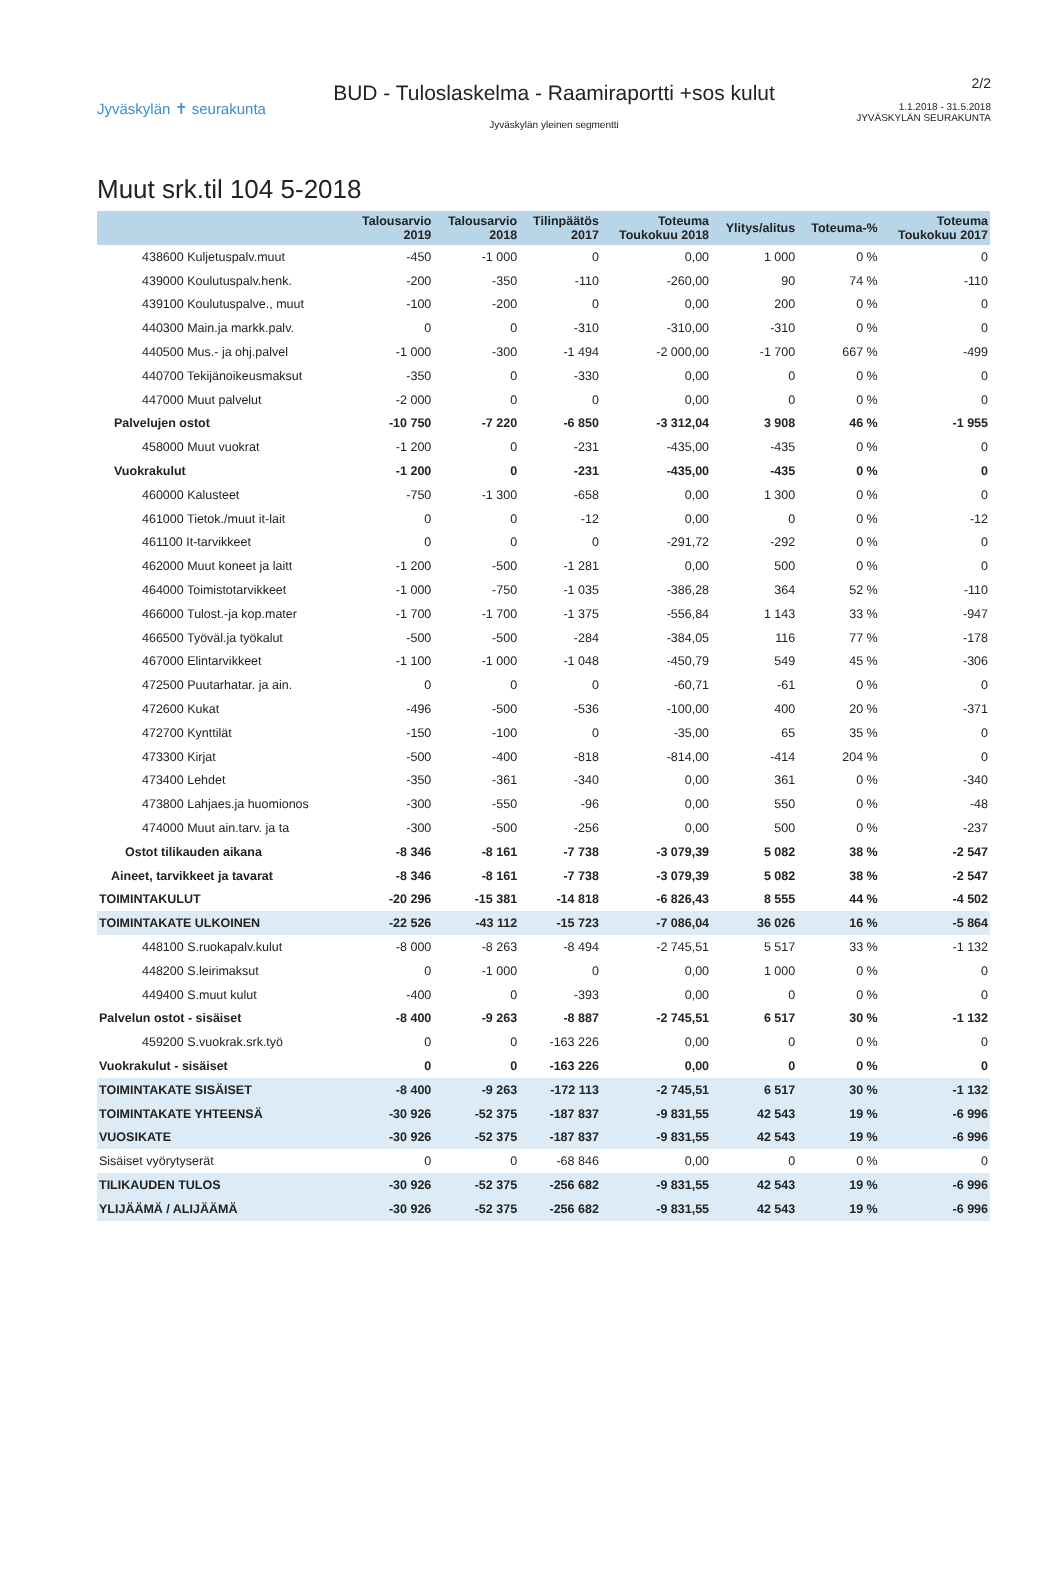Jyväskylän ✝ seurakunta
BUD - Tuloslaskelma - Raamiraportti +sos kulut
Jyväskylän yleinen segmentti
2/2
1.1.2018 - 31.5.2018
JYVÄSKYLÄN SEURAKUNTA
Muut srk.til 104 5-2018
| | Talousarvio 2019 | Talousarvio 2018 | Tilinpäätös 2017 | Toteuma Toukokuu 2018 | Ylitys/alitus | Toteuma-% | Toteuma Toukokuu 2017 |
| --- | --- | --- | --- | --- | --- | --- | --- |
| 438600 Kuljetuspalv.muut | -450 | -1 000 | 0 | 0,00 | 1 000 | 0 % | 0 |
| 439000 Koulutuspalv.henk. | -200 | -350 | -110 | -260,00 | 90 | 74 % | -110 |
| 439100 Koulutuspalve., muut | -100 | -200 | 0 | 0,00 | 200 | 0 % | 0 |
| 440300 Main.ja markk.palv. | 0 | 0 | -310 | -310,00 | -310 | 0 % | 0 |
| 440500 Mus.- ja ohj.palvel | -1 000 | -300 | -1 494 | -2 000,00 | -1 700 | 667 % | -499 |
| 440700 Tekijänoikeusmaksut | -350 | 0 | -330 | 0,00 | 0 | 0 % | 0 |
| 447000 Muut palvelut | -2 000 | 0 | 0 | 0,00 | 0 | 0 % | 0 |
| Palvelujen ostot | -10 750 | -7 220 | -6 850 | -3 312,04 | 3 908 | 46 % | -1 955 |
| 458000 Muut vuokrat | -1 200 | 0 | -231 | -435,00 | -435 | 0 % | 0 |
| Vuokrakulut | -1 200 | 0 | -231 | -435,00 | -435 | 0 % | 0 |
| 460000 Kalusteet | -750 | -1 300 | -658 | 0,00 | 1 300 | 0 % | 0 |
| 461000 Tietok./muut it-lait | 0 | 0 | -12 | 0,00 | 0 | 0 % | -12 |
| 461100 It-tarvikkeet | 0 | 0 | 0 | -291,72 | -292 | 0 % | 0 |
| 462000 Muut koneet ja laitt | -1 200 | -500 | -1 281 | 0,00 | 500 | 0 % | 0 |
| 464000 Toimistotarvikkeet | -1 000 | -750 | -1 035 | -386,28 | 364 | 52 % | -110 |
| 466000 Tulost.-ja kop.mater | -1 700 | -1 700 | -1 375 | -556,84 | 1 143 | 33 % | -947 |
| 466500 Työväl.ja työkalut | -500 | -500 | -284 | -384,05 | 116 | 77 % | -178 |
| 467000 Elintarvikkeet | -1 100 | -1 000 | -1 048 | -450,79 | 549 | 45 % | -306 |
| 472500 Puutarhatar. ja ain. | 0 | 0 | 0 | -60,71 | -61 | 0 % | 0 |
| 472600 Kukat | -496 | -500 | -536 | -100,00 | 400 | 20 % | -371 |
| 472700 Kynttilät | -150 | -100 | 0 | -35,00 | 65 | 35 % | 0 |
| 473300 Kirjat | -500 | -400 | -818 | -814,00 | -414 | 204 % | 0 |
| 473400 Lehdet | -350 | -361 | -340 | 0,00 | 361 | 0 % | -340 |
| 473800 Lahjaes.ja huomionos | -300 | -550 | -96 | 0,00 | 550 | 0 % | -48 |
| 474000 Muut ain.tarv. ja ta | -300 | -500 | -256 | 0,00 | 500 | 0 % | -237 |
| Ostot tilikauden aikana | -8 346 | -8 161 | -7 738 | -3 079,39 | 5 082 | 38 % | -2 547 |
| Aineet, tarvikkeet ja tavarat | -8 346 | -8 161 | -7 738 | -3 079,39 | 5 082 | 38 % | -2 547 |
| TOIMINTAKULUT | -20 296 | -15 381 | -14 818 | -6 826,43 | 8 555 | 44 % | -4 502 |
| TOIMINTAKATE ULKOINEN | -22 526 | -43 112 | -15 723 | -7 086,04 | 36 026 | 16 % | -5 864 |
| 448100 S.ruokapalv.kulut | -8 000 | -8 263 | -8 494 | -2 745,51 | 5 517 | 33 % | -1 132 |
| 448200 S.leirimaksut | 0 | -1 000 | 0 | 0,00 | 1 000 | 0 % | 0 |
| 449400 S.muut kulut | -400 | 0 | -393 | 0,00 | 0 | 0 % | 0 |
| Palvelun ostot - sisäiset | -8 400 | -9 263 | -8 887 | -2 745,51 | 6 517 | 30 % | -1 132 |
| 459200 S.vuokrak.srk.työ | 0 | 0 | -163 226 | 0,00 | 0 | 0 % | 0 |
| Vuokrakulut - sisäiset | 0 | 0 | -163 226 | 0,00 | 0 | 0 % | 0 |
| TOIMINTAKATE SISÄISET | -8 400 | -9 263 | -172 113 | -2 745,51 | 6 517 | 30 % | -1 132 |
| TOIMINTAKATE YHTEENSÄ | -30 926 | -52 375 | -187 837 | -9 831,55 | 42 543 | 19 % | -6 996 |
| VUOSIKATE | -30 926 | -52 375 | -187 837 | -9 831,55 | 42 543 | 19 % | -6 996 |
| Sisäiset vyörytyserät | 0 | 0 | -68 846 | 0,00 | 0 | 0 % | 0 |
| TILIKAUDEN TULOS | -30 926 | -52 375 | -256 682 | -9 831,55 | 42 543 | 19 % | -6 996 |
| YLIJÄÄMÄ / ALIJÄÄMÄ | -30 926 | -52 375 | -256 682 | -9 831,55 | 42 543 | 19 % | -6 996 |